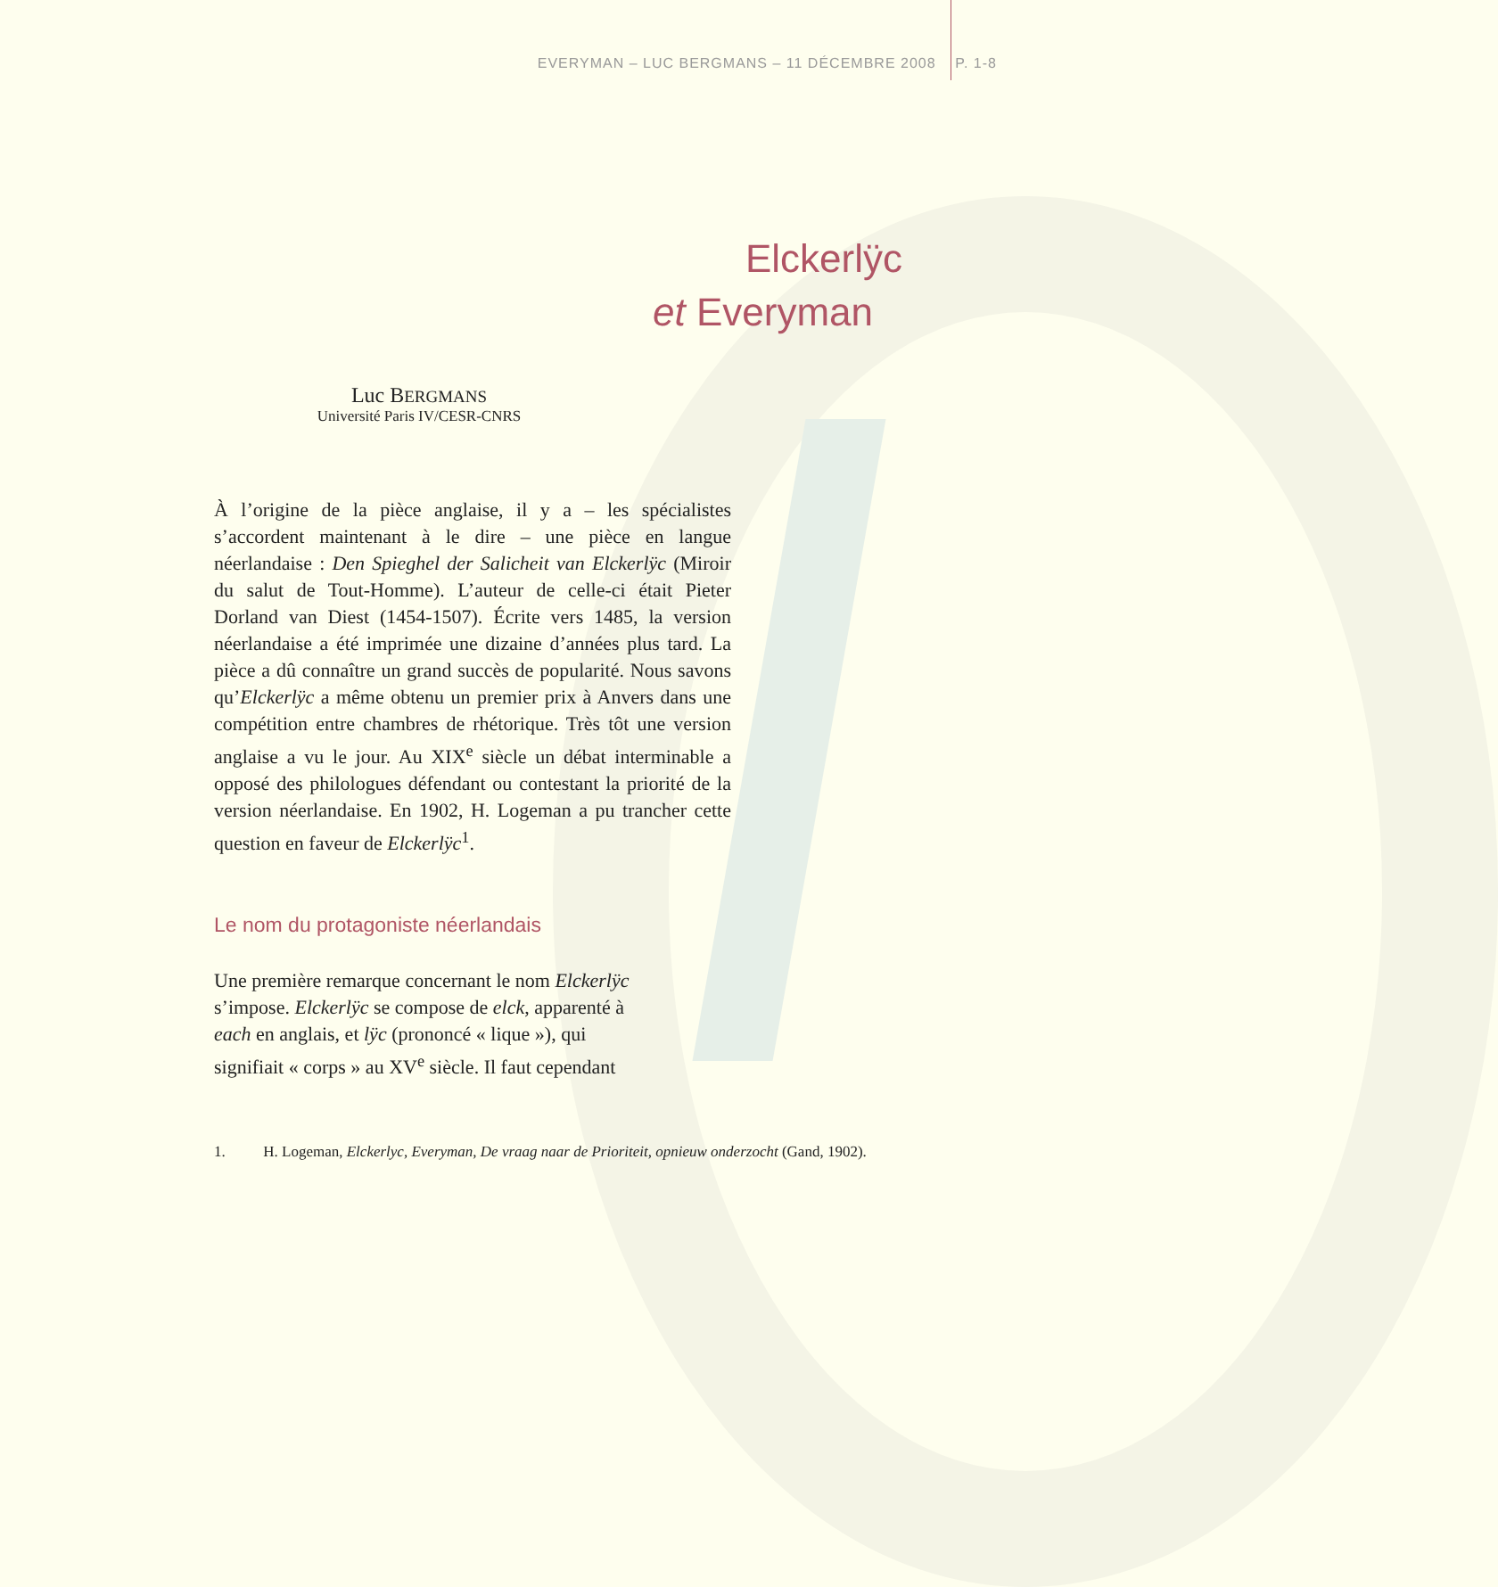EVERYMAN – LUC BERGMANS – 11 DÉCEMBRE 2008 P. 1-8
Elckerlÿc
et Everyman
Luc BERGMANS
Université Paris IV/CESR-CNRS
À l’origine de la pièce anglaise, il y a – les spécialistes s’accordent maintenant à le dire – une pièce en langue néerlandaise : Den Spieghel der Salicheit van Elckerlÿc (Miroir du salut de Tout-Homme). L’auteur de celle-ci était Pieter Dorland van Diest (1454-1507). Écrite vers 1485, la version néerlandaise a été imprimée une dizaine d’années plus tard. La pièce a dû connaître un grand succès de popularité. Nous savons qu’Elckerlÿc a même obtenu un premier prix à Anvers dans une compétition entre chambres de rhétorique. Très tôt une version anglaise a vu le jour. Au XIX<sup>e</sup> siècle un débat interminable a opposé des philologues défendant ou contestant la priorité de la version néerlandaise. En 1902, H. Logeman a pu trancher cette question en faveur de Elckerlÿc<sup>1</sup>.
Le nom du protagoniste néerlandais
Une première remarque concernant le nom Elckerlÿc s’impose. Elckerlÿc se compose de elck, apparenté à each en anglais, et lÿc (prononcé « lique »), qui signifiait « corps » au XV<sup>e</sup> siècle. Il faut cependant
1. H. Logeman, Elckerlyc, Everyman, De vraag naar de Prioriteit, opnieuw onderzocht (Gand, 1902).